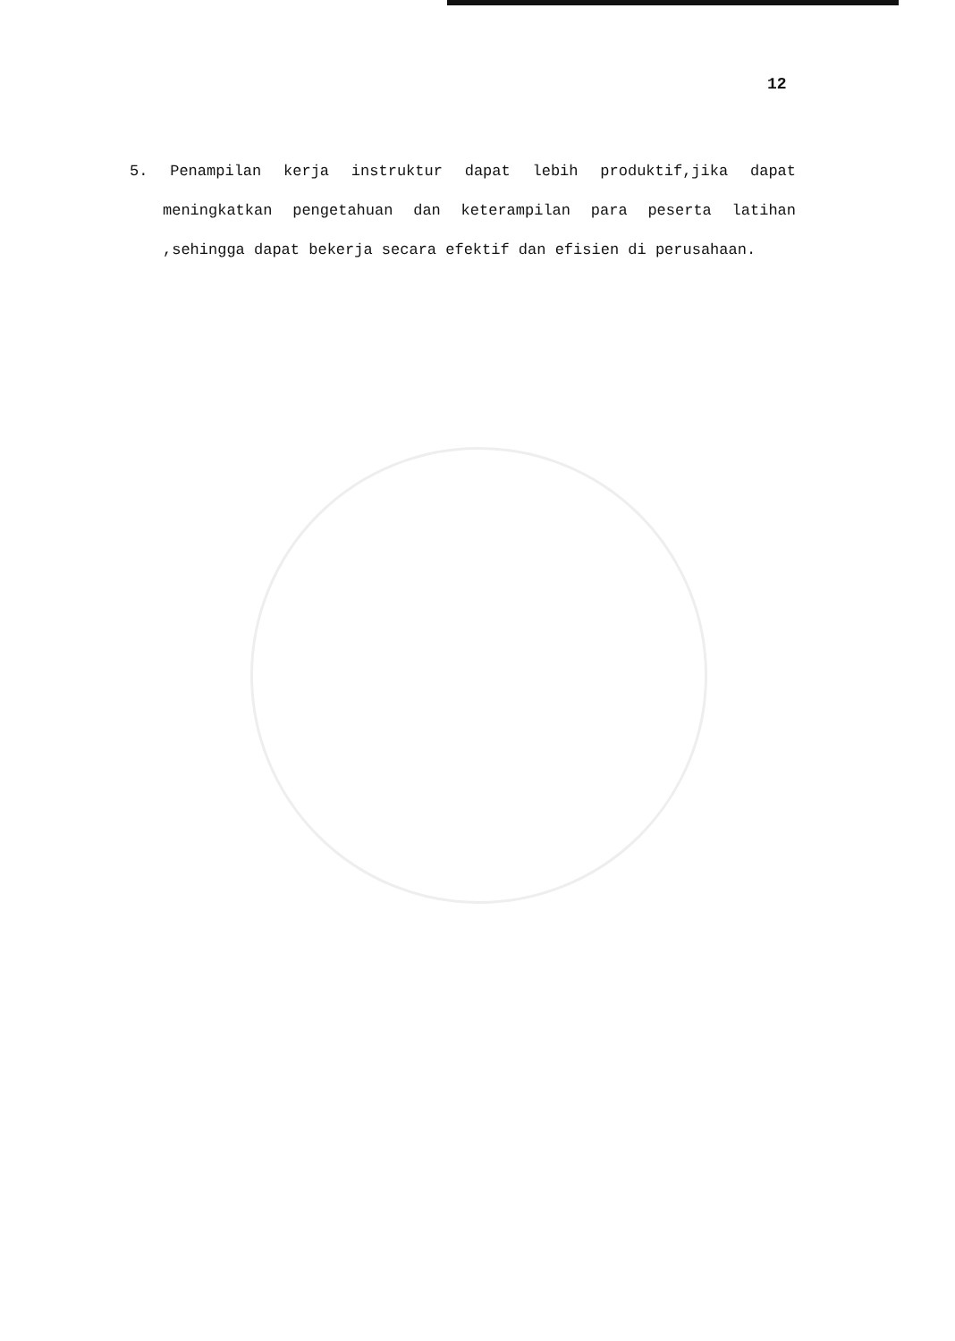12
5. Penampilan kerja instruktur dapat lebih produktif,jika dapat meningkatkan pengetahuan dan keterampilan para peserta latihan ,sehingga dapat bekerja secara efektif dan efisien di perusahaan.